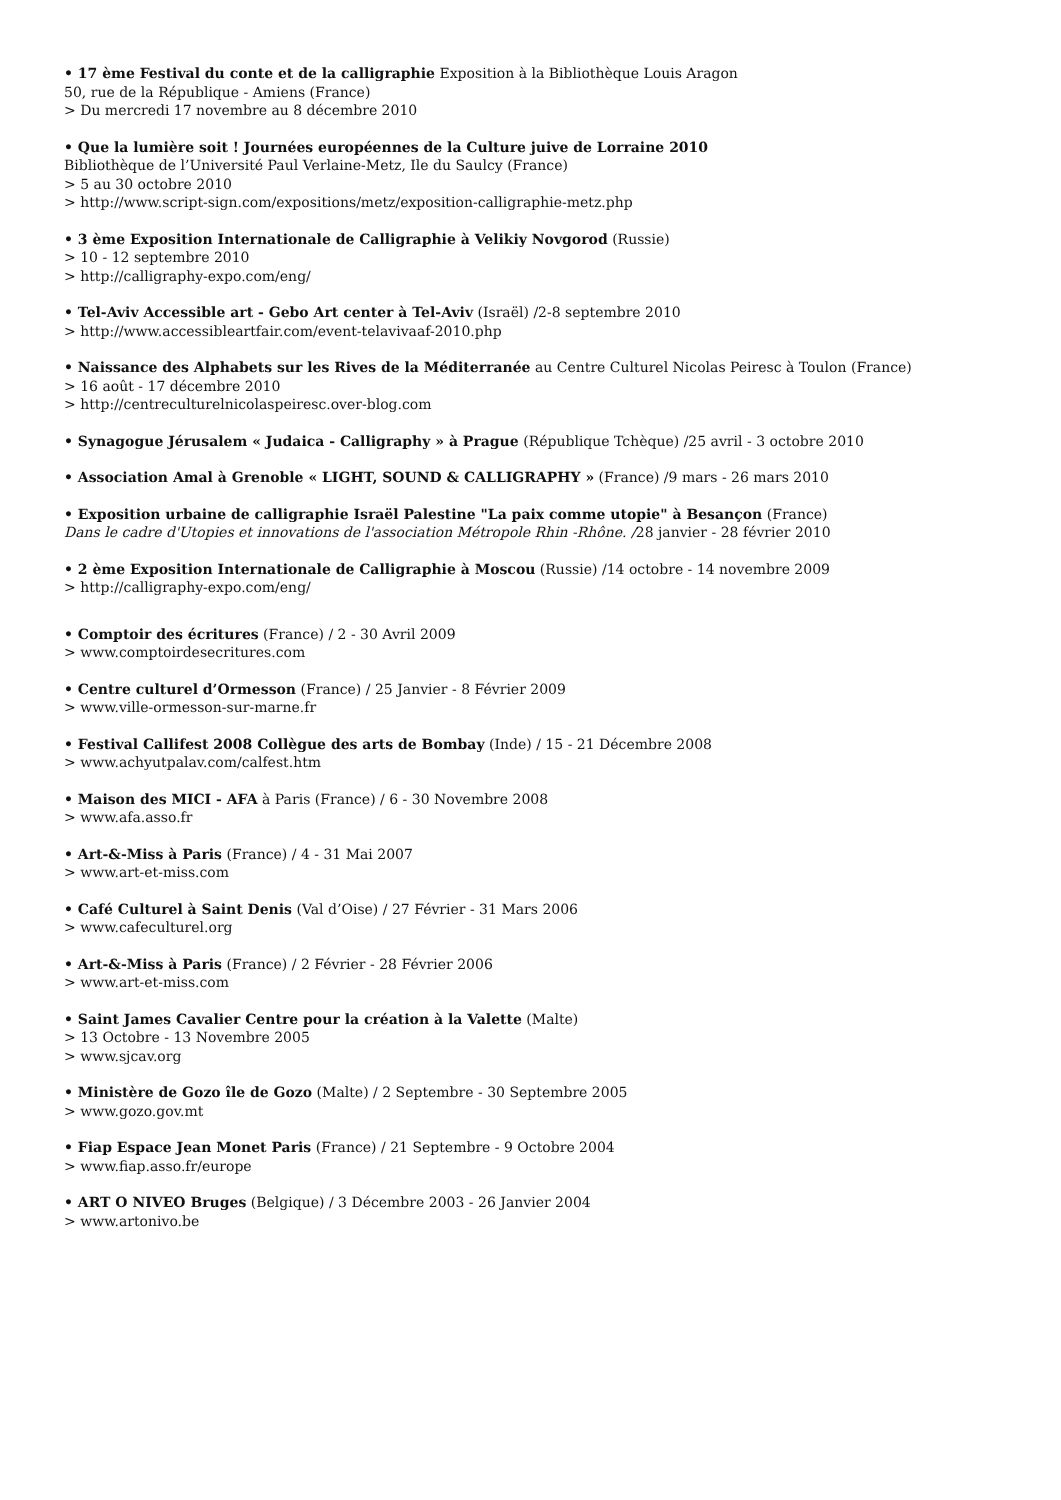• 17 ème Festival du conte et de la calligraphie Exposition à la Bibliothèque Louis Aragon
50, rue de la République - Amiens (France)
> Du mercredi 17 novembre au 8 décembre 2010
• Que la lumière soit ! Journées européennes de la Culture juive de Lorraine 2010
Bibliothèque de l’Université Paul Verlaine-Metz, Ile du Saulcy (France)
> 5 au 30 octobre 2010
> http://www.script-sign.com/expositions/metz/exposition-calligraphie-metz.php
• 3 ème Exposition Internationale de Calligraphie à Velikiy Novgorod (Russie)
> 10 - 12 septembre 2010
> http://calligraphy-expo.com/eng/
• Tel-Aviv Accessible art - Gebo Art center à Tel-Aviv (Israël) /2-8 septembre 2010
> http://www.accessibleartfair.com/event-telavivaaf-2010.php
• Naissance des Alphabets sur les Rives de la Méditerranée au Centre Culturel Nicolas Peiresc à Toulon (France)
> 16 août - 17 décembre 2010
> http://centreculturelnicolaspeiresc.over-blog.com
• Synagogue Jérusalem « Judaica - Calligraphy » à Prague (République Tchèque) /25 avril - 3 octobre 2010
• Association Amal à Grenoble « LIGHT, SOUND & CALLIGRAPHY » (France) /9 mars - 26 mars 2010
• Exposition urbaine de calligraphie Israël Palestine "La paix comme utopie" à Besançon (France)
Dans le cadre d'Utopies et innovations de l'association Métropole Rhin -Rhône. /28 janvier - 28 février 2010
• 2 ème Exposition Internationale de Calligraphie à Moscou (Russie) /14 octobre - 14 novembre 2009
> http://calligraphy-expo.com/eng/
• Comptoir des écritures (France) / 2 - 30 Avril 2009
> www.comptoirdesecritures.com
• Centre culturel d’Ormesson (France) / 25 Janvier - 8 Février 2009
> www.ville-ormesson-sur-marne.fr
• Festival Callifest 2008 Collègue des arts de Bombay (Inde) / 15 - 21 Décembre 2008
> www.achyutpalav.com/calfest.htm
• Maison des MICI - AFA à Paris (France) / 6 - 30 Novembre 2008
> www.afa.asso.fr
• Art-&-Miss à Paris (France) / 4 - 31 Mai 2007
> www.art-et-miss.com
• Café Culturel à Saint Denis (Val d’Oise) / 27 Février - 31 Mars 2006
> www.cafeculturel.org
• Art-&-Miss à Paris (France) / 2 Février - 28 Février 2006
> www.art-et-miss.com
• Saint James Cavalier Centre pour la création à la Valette (Malte)
> 13 Octobre - 13 Novembre 2005
> www.sjcav.org
• Ministère de Gozo île de Gozo (Malte) / 2 Septembre - 30 Septembre 2005
> www.gozo.gov.mt
• Fiap Espace Jean Monet Paris (France) / 21 Septembre - 9 Octobre 2004
> www.fiap.asso.fr/europe
• ART O NIVEO Bruges (Belgique) / 3 Décembre 2003 - 26 Janvier 2004
> www.artonivo.be